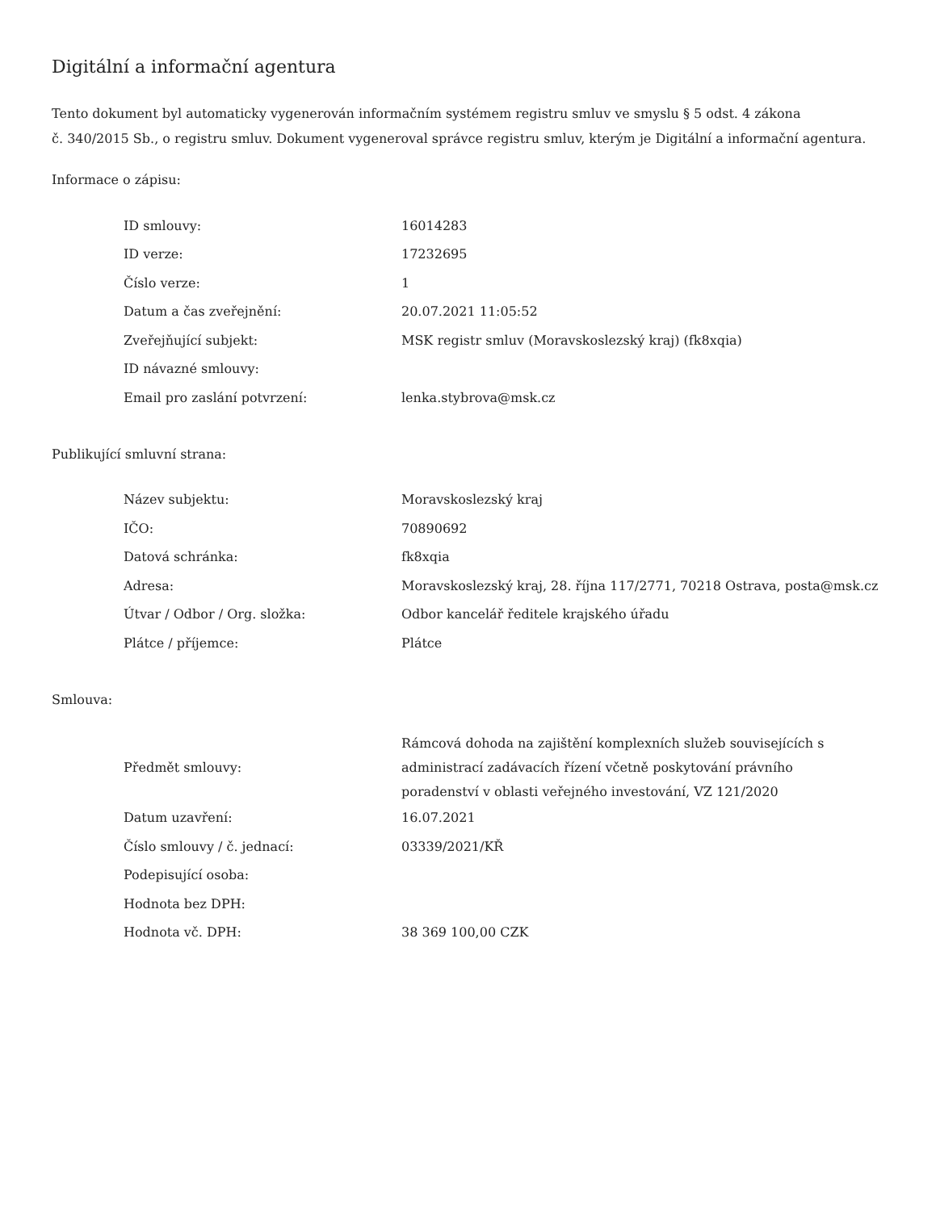Digitální a informační agentura
Tento dokument byl automaticky vygenerován informačním systémem registru smluv ve smyslu § 5 odst. 4 zákona
č. 340/2015 Sb., o registru smluv. Dokument vygeneroval správce registru smluv, kterým je Digitální a informační agentura.
Informace o zápisu:
| ID smlouvy: | 16014283 |
| ID verze: | 17232695 |
| Číslo verze: | 1 |
| Datum a čas zveřejnění: | 20.07.2021 11:05:52 |
| Zveřejňující subjekt: | MSK registr smluv (Moravskoslezský kraj) (fk8xqia) |
| ID návazné smlouvy: | |
| Email pro zaslání potvrzení: | lenka.stybrova@msk.cz |
Publikující smluvní strana:
| Název subjektu: | Moravskoslezský kraj |
| IČO: | 70890692 |
| Datová schránka: | fk8xqia |
| Adresa: | Moravskoslezský kraj, 28. října 117/2771, 70218 Ostrava, posta@msk.cz |
| Útvar / Odbor / Org. složka: | Odbor kancelář ředitele krajského úřadu |
| Plátce / příjemce: | Plátce |
Smlouva:
| Předmět smlouvy: | Rámcová dohoda na zajištění komplexních služeb souvisejících s administrací zadávacích řízení včetně poskytování právního poradenství v oblasti veřejného investování, VZ 121/2020 |
| Datum uzavření: | 16.07.2021 |
| Číslo smlouvy / č. jednací: | 03339/2021/KŘ |
| Podepisující osoba: | |
| Hodnota bez DPH: | |
| Hodnota vč. DPH: | 38 369 100,00 CZK |